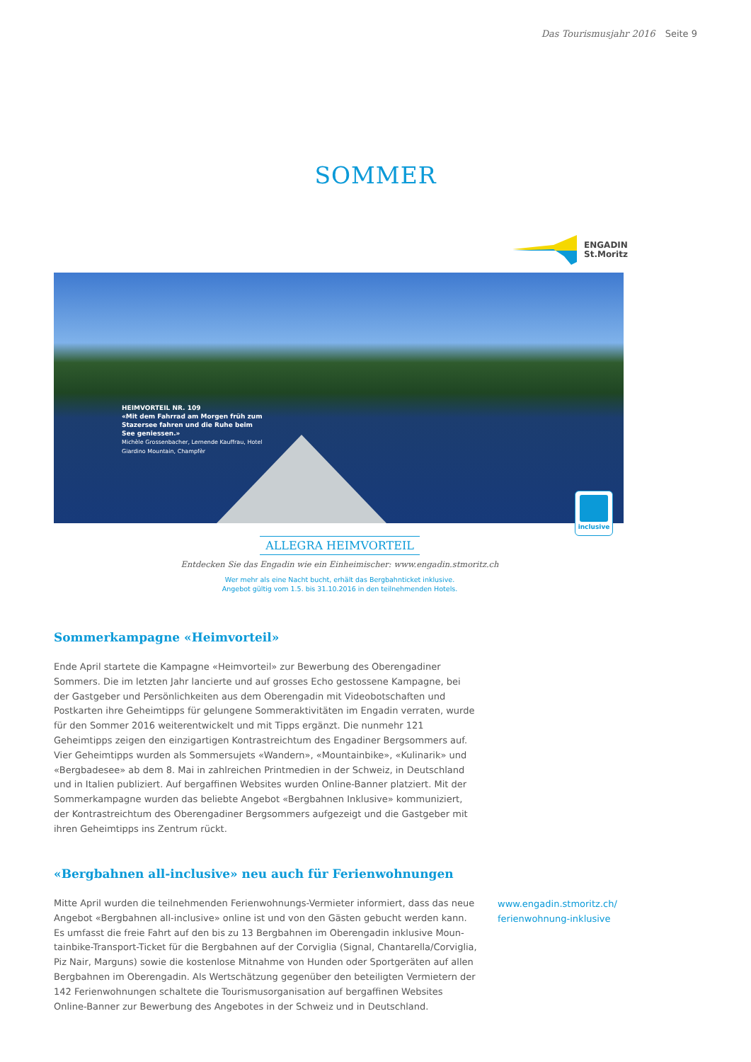Das Tourismusjahr 2016 Seite 9
SOMMER
ENGADIN
St.Moritz
HEIMVORTEIL NR. 109
«Mit dem Fahrrad am Morgen früh zum Stazersee fahren und die Ruhe beim See geniessen.»
Michèle Grossenbacher, Lernende Kauffrau, Hotel Giardino Mountain, Champfèr
inclusive
ALLEGRA HEIMVORTEIL
Entdecken Sie das Engadin wie ein Einheimischer: www.engadin.stmoritz.ch
Wer mehr als eine Nacht bucht, erhält das Bergbahnticket inklusive.
Angebot gültig vom 1.5. bis 31.10.2016 in den teilnehmenden Hotels.
Sommerkampagne «Heimvorteil»
Ende April startete die Kampagne «Heimvorteil» zur Bewerbung des Oberengadiner Sommers. Die im letzten Jahr lancierte und auf grosses Echo gestossene Kampagne, bei der Gastgeber und Persönlichkeiten aus dem Oberengadin mit Videobotschaften und Postkarten ihre Geheimtipps für gelungene Sommeraktivitäten im Engadin verraten, wurde für den Sommer 2016 weiterentwickelt und mit Tipps ergänzt. Die nunmehr 121 Geheimtipps zeigen den einzigartigen Kontrastreichtum des Engadiner Bergsommers auf. Vier Geheimtipps wurden als Sommersujets «Wandern», «Mountainbike», «Kulinarik» und «Bergbadesee» ab dem 8. Mai in zahlreichen Printmedien in der Schweiz, in Deutsch­land und in Italien publiziert. Auf bergaffinen Websites wurden Online-Banner platziert. Mit der Sommerkampagne wurden das beliebte Angebot «Bergbahnen Inklusive» kommu­niziert, der Kontrastreichtum des Oberengadiner Bergsommers aufgezeigt und die Gastge­ber mit ihren Geheimtipps ins Zentrum rückt.
«Bergbahnen all-inclusive» neu auch für Ferienwohnungen
Mitte April wurden die teilnehmenden Ferienwohnungs-Vermieter informiert, dass das neue Angebot «Bergbahnen all-inclusive» online ist und von den Gästen gebucht werden kann. Es umfasst die freie Fahrt auf den bis zu 13 Bergbahnen im Oberengadin inklusive Moun­tainbike-Transport-Ticket für die Bergbahnen auf der Corviglia (Signal, Chantarella/Corviglia, Piz Nair, Marguns) sowie die kostenlose Mitnahme von Hunden oder Sportgeräten auf allen Bergbahnen im Oberengadin. Als Wertschätzung gegenüber den beteiligten Vermietern der 142 Ferienwohnungen schaltete die Tourismusorganisation auf bergaffinen Websites Online-Banner zur Bewerbung des Angebotes in der Schweiz und in Deutschland.
www.engadin.stmoritz.ch/
ferienwohnung-inklusive